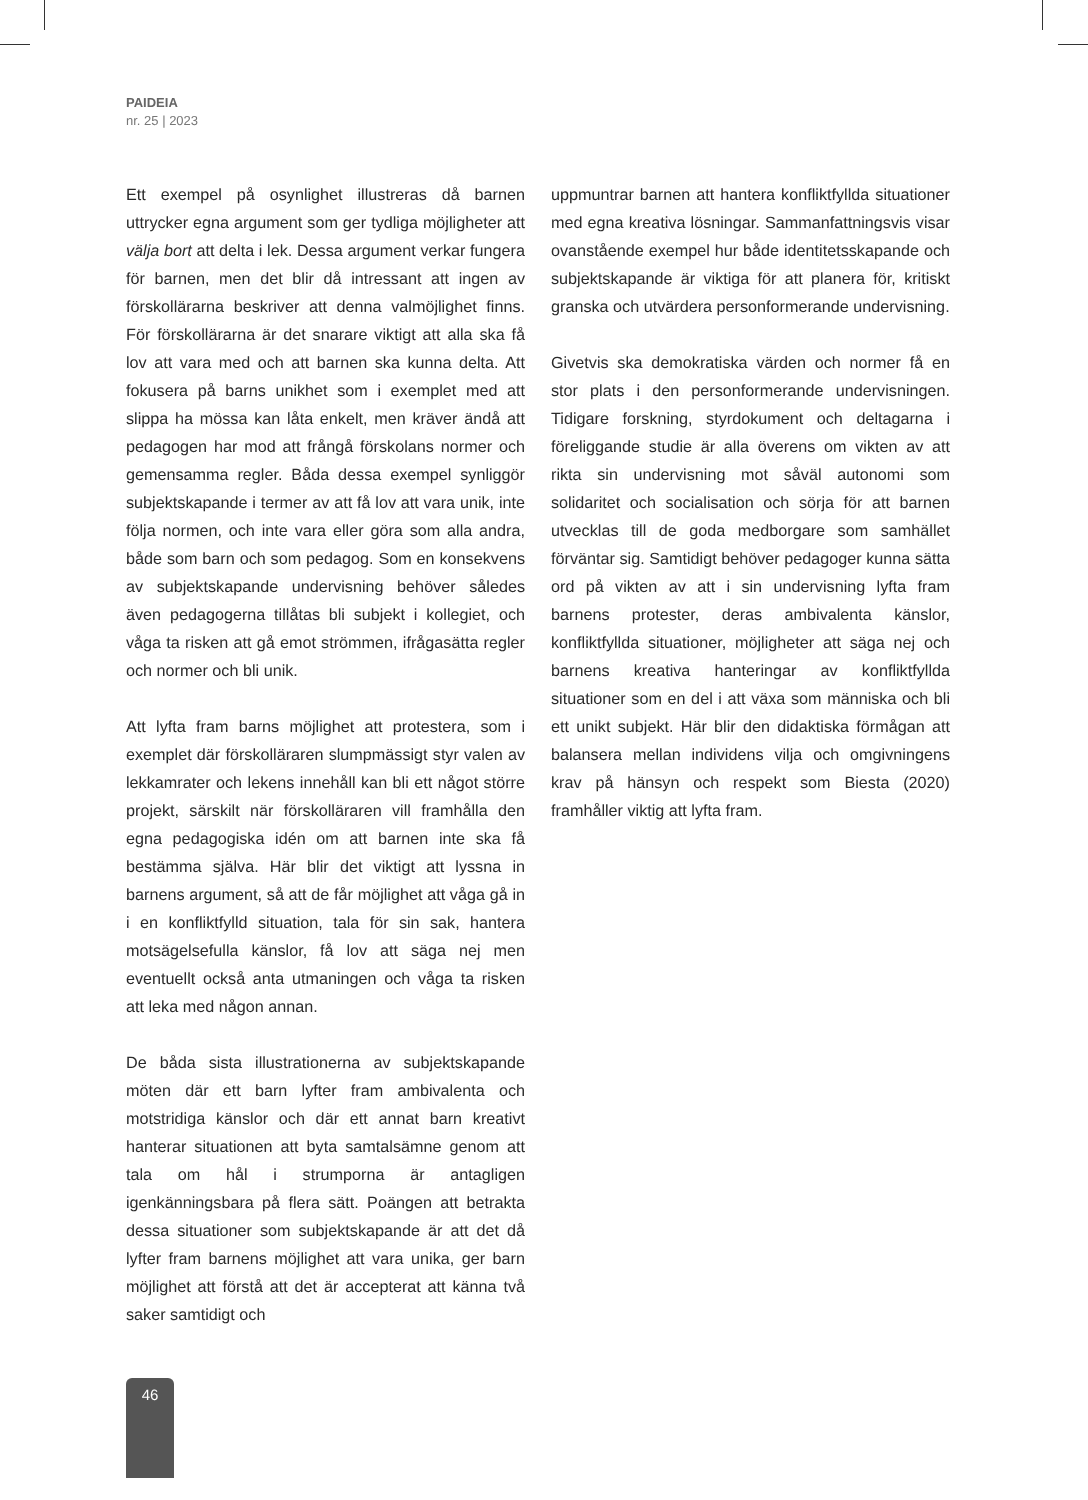PAIDEIA
nr. 25 | 2023
Ett exempel på osynlighet illustreras då barnen uttrycker egna argument som ger tydliga möjligheter att välja bort att delta i lek. Dessa argument verkar fungera för barnen, men det blir då intressant att ingen av förskollärarna beskriver att denna valmöjlighet finns. För förskollärarna är det snarare viktigt att alla ska få lov att vara med och att barnen ska kunna delta. Att fokusera på barns unikhet som i exemplet med att slippa ha mössa kan låta enkelt, men kräver ändå att pedagogen har mod att frångå förskolans normer och gemensamma regler. Båda dessa exempel synliggör subjektskapande i termer av att få lov att vara unik, inte följa normen, och inte vara eller göra som alla andra, både som barn och som pedagog. Som en konsekvens av subjektskapande undervisning behöver således även pedagogerna tillåtas bli subjekt i kollegiet, och våga ta risken att gå emot strömmen, ifrågasätta regler och normer och bli unik.
Att lyfta fram barns möjlighet att protestera, som i exemplet där förskolläraren slumpmässigt styr valen av lekkamrater och lekens innehåll kan bli ett något större projekt, särskilt när förskolläraren vill framhålla den egna pedagogiska idén om att barnen inte ska få bestämma själva. Här blir det viktigt att lyssna in barnens argument, så att de får möjlighet att våga gå in i en konfliktfylld situation, tala för sin sak, hantera motsägelsefulla känslor, få lov att säga nej men eventuellt också anta utmaningen och våga ta risken att leka med någon annan.
De båda sista illustrationerna av subjektskapande möten där ett barn lyfter fram ambivalenta och motstridiga känslor och där ett annat barn kreativt hanterar situationen att byta samtalsämne genom att tala om hål i strumporna är antagligen igenkänningsbara på flera sätt. Poängen att betrakta dessa situationer som subjektskapande är att det då lyfter fram barnens möjlighet att vara unika, ger barn möjlighet att förstå att det är accepterat att känna två saker samtidigt och
uppmuntrar barnen att hantera konfliktfyllda situationer med egna kreativa lösningar. Sammanfattningsvis visar ovanstående exempel hur både identitetsskapande och subjektskapande är viktiga för att planera för, kritiskt granska och utvärdera personformerande undervisning.
Givetvis ska demokratiska värden och normer få en stor plats i den personformerande undervisningen. Tidigare forskning, styrdokument och deltagarna i föreliggande studie är alla överens om vikten av att rikta sin undervisning mot såväl autonomi som solidaritet och socialisation och sörja för att barnen utvecklas till de goda medborgare som samhället förväntar sig. Samtidigt behöver pedagoger kunna sätta ord på vikten av att i sin undervisning lyfta fram barnens protester, deras ambivalenta känslor, konfliktfyllda situationer, möjligheter att säga nej och barnens kreativa hanteringar av konfliktfyllda situationer som en del i att växa som människa och bli ett unikt subjekt. Här blir den didaktiska förmågan att balansera mellan individens vilja och omgivningens krav på hänsyn och respekt som Biesta (2020) framhåller viktig att lyfta fram.
46